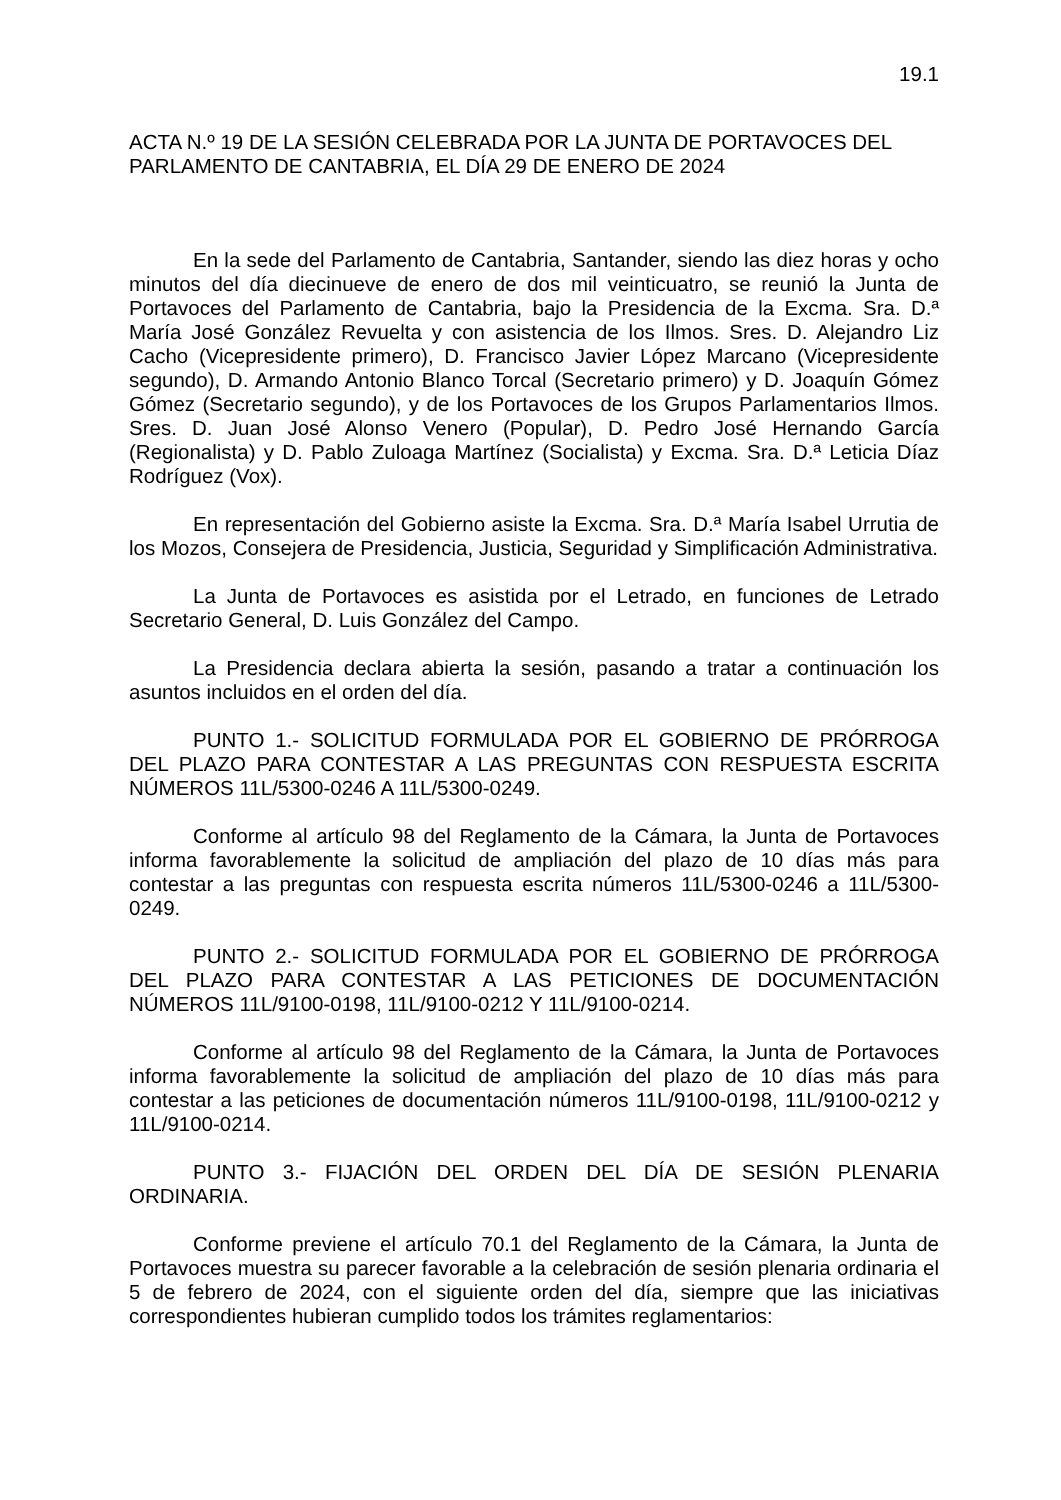19.1
ACTA N.º 19 DE LA SESIÓN CELEBRADA POR LA JUNTA DE PORTAVOCES DEL PARLAMENTO DE CANTABRIA, EL DÍA 29 DE ENERO DE 2024
En la sede del Parlamento de Cantabria, Santander, siendo las diez horas y ocho minutos del día diecinueve de enero de dos mil veinticuatro, se reunió la Junta de Portavoces del Parlamento de Cantabria, bajo la Presidencia de la Excma. Sra. D.ª María José González Revuelta y con asistencia de los Ilmos. Sres. D. Alejandro Liz Cacho (Vicepresidente primero), D. Francisco Javier López Marcano (Vicepresidente segundo), D. Armando Antonio Blanco Torcal (Secretario primero) y D. Joaquín Gómez Gómez (Secretario segundo), y de los Portavoces de los Grupos Parlamentarios Ilmos. Sres. D. Juan José Alonso Venero (Popular), D. Pedro José Hernando García (Regionalista) y D. Pablo Zuloaga Martínez (Socialista) y Excma. Sra. D.ª Leticia Díaz Rodríguez (Vox).
En representación del Gobierno asiste la Excma. Sra. D.ª María Isabel Urrutia de los Mozos, Consejera de Presidencia, Justicia, Seguridad y Simplificación Administrativa.
La Junta de Portavoces es asistida por el Letrado, en funciones de Letrado Secretario General, D. Luis González del Campo.
La Presidencia declara abierta la sesión, pasando a tratar a continuación los asuntos incluidos en el orden del día.
PUNTO 1.- SOLICITUD FORMULADA POR EL GOBIERNO DE PRÓRROGA DEL PLAZO PARA CONTESTAR A LAS PREGUNTAS CON RESPUESTA ESCRITA NÚMEROS 11L/5300-0246 A 11L/5300-0249.
Conforme al artículo 98 del Reglamento de la Cámara, la Junta de Portavoces informa favorablemente la solicitud de ampliación del plazo de 10 días más para contestar a las preguntas con respuesta escrita números 11L/5300-0246 a 11L/5300-0249.
PUNTO 2.- SOLICITUD FORMULADA POR EL GOBIERNO DE PRÓRROGA DEL PLAZO PARA CONTESTAR A LAS PETICIONES DE DOCUMENTACIÓN NÚMEROS 11L/9100-0198, 11L/9100-0212 Y 11L/9100-0214.
Conforme al artículo 98 del Reglamento de la Cámara, la Junta de Portavoces informa favorablemente la solicitud de ampliación del plazo de 10 días más para contestar a las peticiones de documentación números 11L/9100-0198, 11L/9100-0212 y 11L/9100-0214.
PUNTO 3.- FIJACIÓN DEL ORDEN DEL DÍA DE SESIÓN PLENARIA ORDINARIA.
Conforme previene el artículo 70.1 del Reglamento de la Cámara, la Junta de Portavoces muestra su parecer favorable a la celebración de sesión plenaria ordinaria el 5 de febrero de 2024, con el siguiente orden del día, siempre que las iniciativas correspondientes hubieran cumplido todos los trámites reglamentarios: